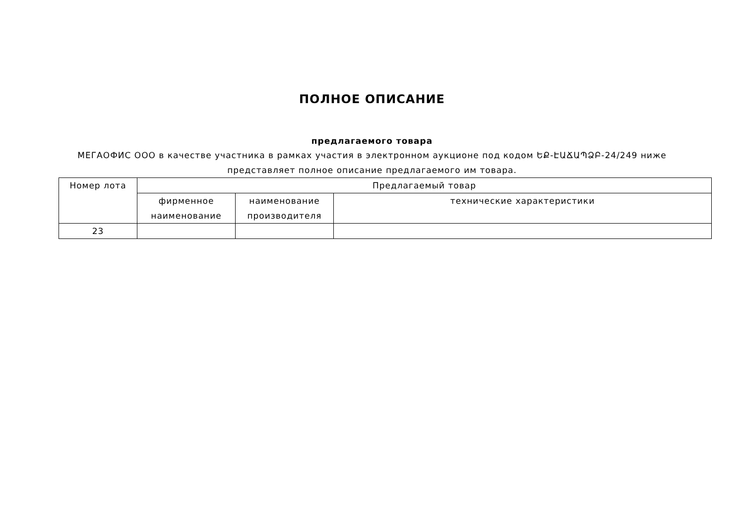ПОЛНОЕ ОПИСАНИЕ
предлагаемого товара
МЕГАОФИС ООО в качестве участника в рамках участия в электронном аукционе под кодом ԵՔ-ԷԱՃԱՊՁԲ-24/249 ниже представляет полное описание предлагаемого им товара.
| Номер лота | Предлагаемый товар | | |
| --- | --- | --- | --- |
| | фирменное наименование | наименование производителя | технические характеристики |
| 23 | | | |